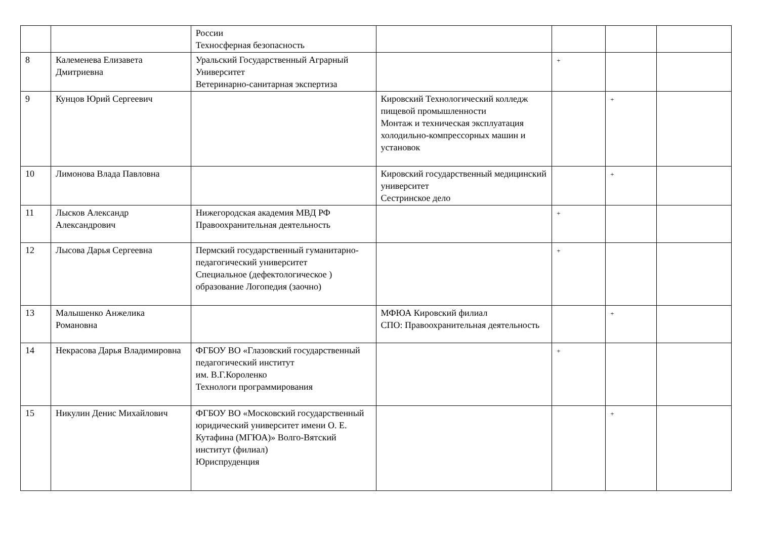| | | России Техносферная безопасность | | | | |
| 8 | Калеменева Елизавета Дмитриевна | Уральский Государственный Аграрный Университет Ветеринарно-санитарная экспертиза | | + | | |
| 9 | Кунцов Юрий Сергеевич | | Кировский Технологический колледж пищевой промышленности Монтаж и техническая эксплуатация холодильно-компрессорных машин и установок | | + | |
| 10 | Лимонова Влада Павловна | | Кировский государственный медицинский университет Сестринское дело | | + | |
| 11 | Лысков Александр Александрович | Нижегородская академия МВД РФ Правоохранительная деятельность | | + | | |
| 12 | Лысова Дарья Сергеевна | Пермский государственный гуманитарно-педагогический университет Специальное (дефектологическое ) образование Логопедия (заочно) | | + | | |
| 13 | Малышенко Анжелика Романовна | | МФЮА Кировский филиал СПО: Правоохранительная деятельность | | + | |
| 14 | Некрасова Дарья Владимировна | ФГБОУ ВО «Глазовский государственный педагогический институт им. В.Г.Короленко Технологи программирования | | + | | |
| 15 | Никулин Денис Михайлович | ФГБОУ ВО «Московский государственный юридический университет имени О. Е. Кутафина (МГЮА)» Волго-Вятский институт (филиал) Юриспруденция | | | + | |